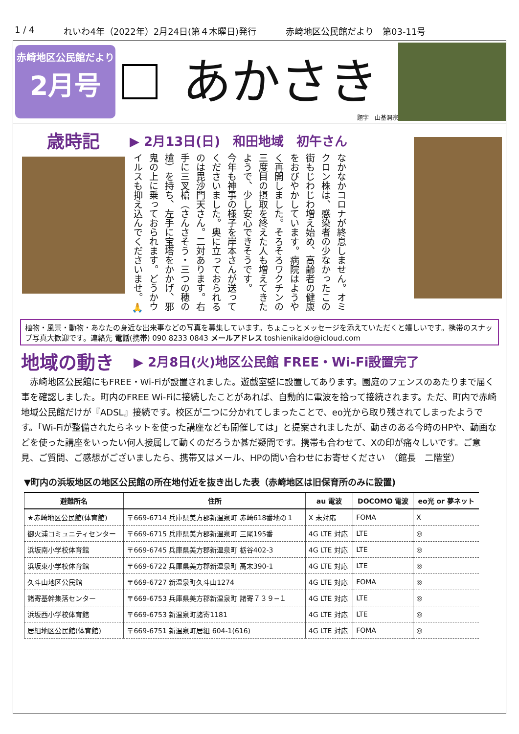1 / 4 れいわ4年（2022年）2月24日(第４木曜日)発行 赤崎地区公民館だより　第03-11号
赤崎地区公民館だより
2月号
あかさき
題字　山基洞宗
歳時記
▶ 2月13日(日)　和田地域　初午さん
なかなかコロナが終息しません。オミクロン株は、感染者の少なかったこの街もじわじわ増え始め、高齢者の健康をおびやかしています。病院はようやく再開しました。そろそろワクチンの三度目の摂取を終えた人も増えてきたようで、少し安心できそうです。
今年も神事の様子を岸本さんが送ってくださいました。奥に立っておられるのは毘沙門天さん。二対あります。右手に三叉槍（さんさそう・三つの穂の槍）を持ち、左手に宝塔をかかげ、邪鬼の上に乗っておられます。どうかウイルスも抑え込んでくださいませ。🙏
植物・風景・動物・あなたの身近な出来事などの写真を募集しています。ちょこっとメッセージを添えていただくと嬉しいです。携帯のスナップ写真大歓迎です。連絡先 電話(携帯) 090 8233 0843 メールアドレス toshienikaido@icloud.com
地域の動き
▶ 2月8日(火)地区公民館 FREE・Wi-Fi設置完了
　赤崎地区公民館にもFREE・Wi-Fiが設置されました。遊戯室壁に設置してあります。園庭のフェンスのあたりまで届く事を確認しました。町内のFREE Wi-Fiに接続したことがあれば、自動的に電波を拾って接続されます。ただ、町内で赤崎地域公民館だけが『ADSL』接続です。校区が二つに分かれてしまったことで、eo光から取り残されてしまったようです。「Wi-Fiが整備されたらネットを使った講座なども開催しては」と提案されましたが、動きのある今時のHPや、動画などを使った講座をいったい何人接属して動くのだろうか甚だ疑問です。携帯も合わせて、Xの印が痛々しいです。ご意見、ご質問、ご感想がございましたら、携帯又はメール、HPの問い合わせにお寄せください　（館長　二階堂）
▼町内の浜坂地区の地区公民館の所在地付近を抜き出した表（赤崎地区は旧保育所のみに設置)
| 避難所名 | 住所 | au 電波 | DOCOMO 電波 | eo光 or 夢ネット |
| --- | --- | --- | --- | --- |
| ★赤崎地区公民館(体育館) | 〒669-6714 兵庫県美方郡新温泉町 赤崎618番地の１ | X 未対応 | FOMA | X |
| 御火浦コミュニティセンター | 〒669-6715 兵庫県美方郡新温泉町 三尾195番 | 4G LTE 対応 | LTE | ◎ |
| 浜坂南小学校体育館 | 〒669-6745 兵庫県美方郡新温泉町 栃谷402-3 | 4G LTE 対応 | LTE | ◎ |
| 浜坂東小学校体育館 | 〒669-6722 兵庫県美方郡新温泉町 高末390-1 | 4G LTE 対応 | LTE | ◎ |
| 久斗山地区公民館 | 〒669-6727 新温泉町久斗山1274 | 4G LTE 対応 | FOMA | ◎ |
| 諸寄基幹集落センター | 〒669-6753 兵庫県美方郡新温泉町 諸寄７３９−１ | 4G LTE 対応 | LTE | ◎ |
| 浜坂西小学校体育館 | 〒669-6753 新温泉町諸寄1181 | 4G LTE 対応 | LTE | ◎ |
| 居組地区公民館(体育館) | 〒669-6751 新温泉町居組 604-1(616) | 4G LTE 対応 | FOMA | ◎ |